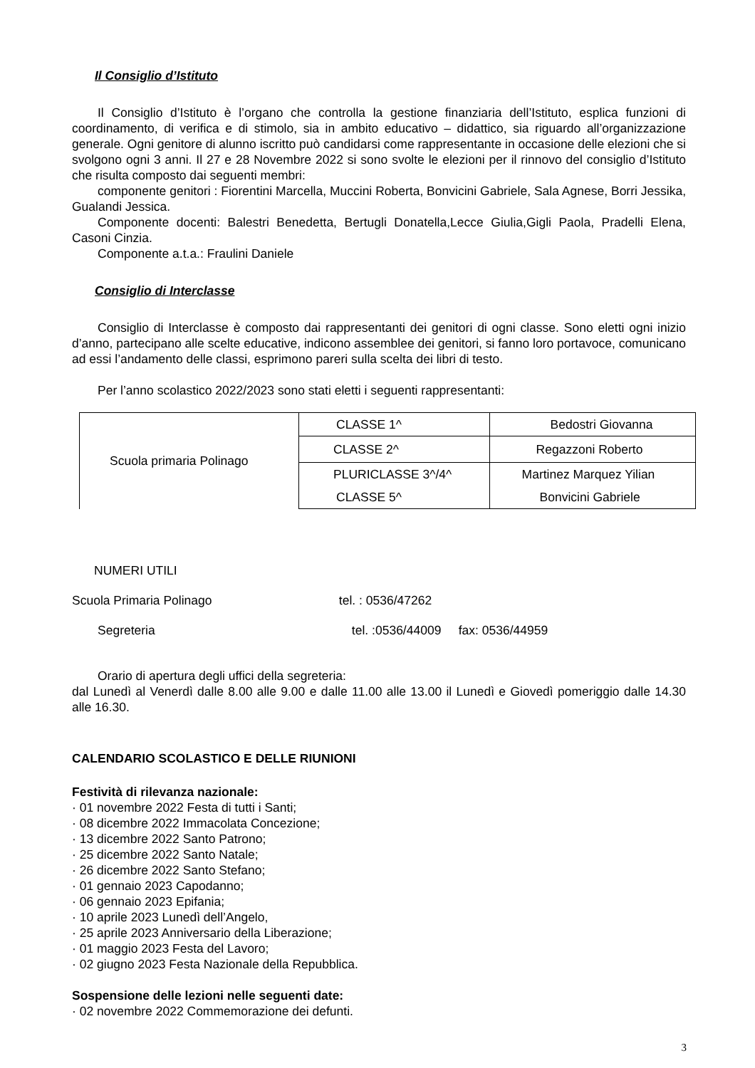Il Consiglio d’Istituto
Il Consiglio d’Istituto è l’organo che controlla la gestione finanziaria dell’Istituto, esplica funzioni di coordinamento, di verifica e di stimolo, sia in ambito educativo – didattico, sia riguardo all’organizzazione generale. Ogni genitore di alunno iscritto può candidarsi come rappresentante in occasione delle elezioni che si svolgono ogni 3 anni. Il 27 e 28 Novembre 2022 si sono svolte le elezioni per il rinnovo del consiglio d’Istituto che risulta composto dai seguenti membri:
componente genitori : Fiorentini Marcella, Muccini Roberta, Bonvicini Gabriele, Sala Agnese, Borri Jessika, Gualandi Jessica.
Componente docenti: Balestri Benedetta, Bertugli Donatella,Lecce Giulia,Gigli Paola, Pradelli Elena, Casoni Cinzia.
Componente a.t.a.: Fraulini Daniele
Consiglio di Interclasse
Consiglio di Interclasse è composto dai rappresentanti dei genitori di ogni classe. Sono eletti ogni inizio d’anno, partecipano alle scelte educative, indicono assemblee dei genitori, si fanno loro portavoce, comunicano ad essi l’andamento delle classi, esprimono pareri sulla scelta dei libri di testo.
Per l’anno scolastico 2022/2023 sono stati eletti i seguenti rappresentanti:
| Scuola primaria Polinago | CLASSE 1^ | Bedostri Giovanna |
| | CLASSE 2^ | Regazzoni Roberto |
| | PLURICLASSE 3^/4^ | Martinez Marquez Yilian |
| | CLASSE 5^ | Bonvicini Gabriele |
NUMERI UTILI
Scuola Primaria Polinago tel. : 0536/47262
Segreteria tel. :0536/44009 fax: 0536/44959
Orario di apertura degli uffici della segreteria:
dal Lunedì al Venerdì dalle 8.00 alle 9.00 e dalle 11.00 alle 13.00 il Lunedì e Giovedì pomeriggio dalle 14.30 alle 16.30.
CALENDARIO SCOLASTICO E DELLE RIUNIONI
Festività di rilevanza nazionale:
· 01 novembre 2022 Festa di tutti i Santi;
· 08 dicembre 2022 Immacolata Concezione;
· 13 dicembre 2022 Santo Patrono;
· 25 dicembre 2022 Santo Natale;
· 26 dicembre 2022 Santo Stefano;
· 01 gennaio 2023 Capodanno;
· 06 gennaio 2023 Epifania;
· 10 aprile 2023 Lunedì dell’Angelo,
· 25 aprile 2023 Anniversario della Liberazione;
· 01 maggio 2023 Festa del Lavoro;
· 02 giugno 2023 Festa Nazionale della Repubblica.
Sospensione delle lezioni nelle seguenti date:
· 02 novembre 2022 Commemorazione dei defunti.
3